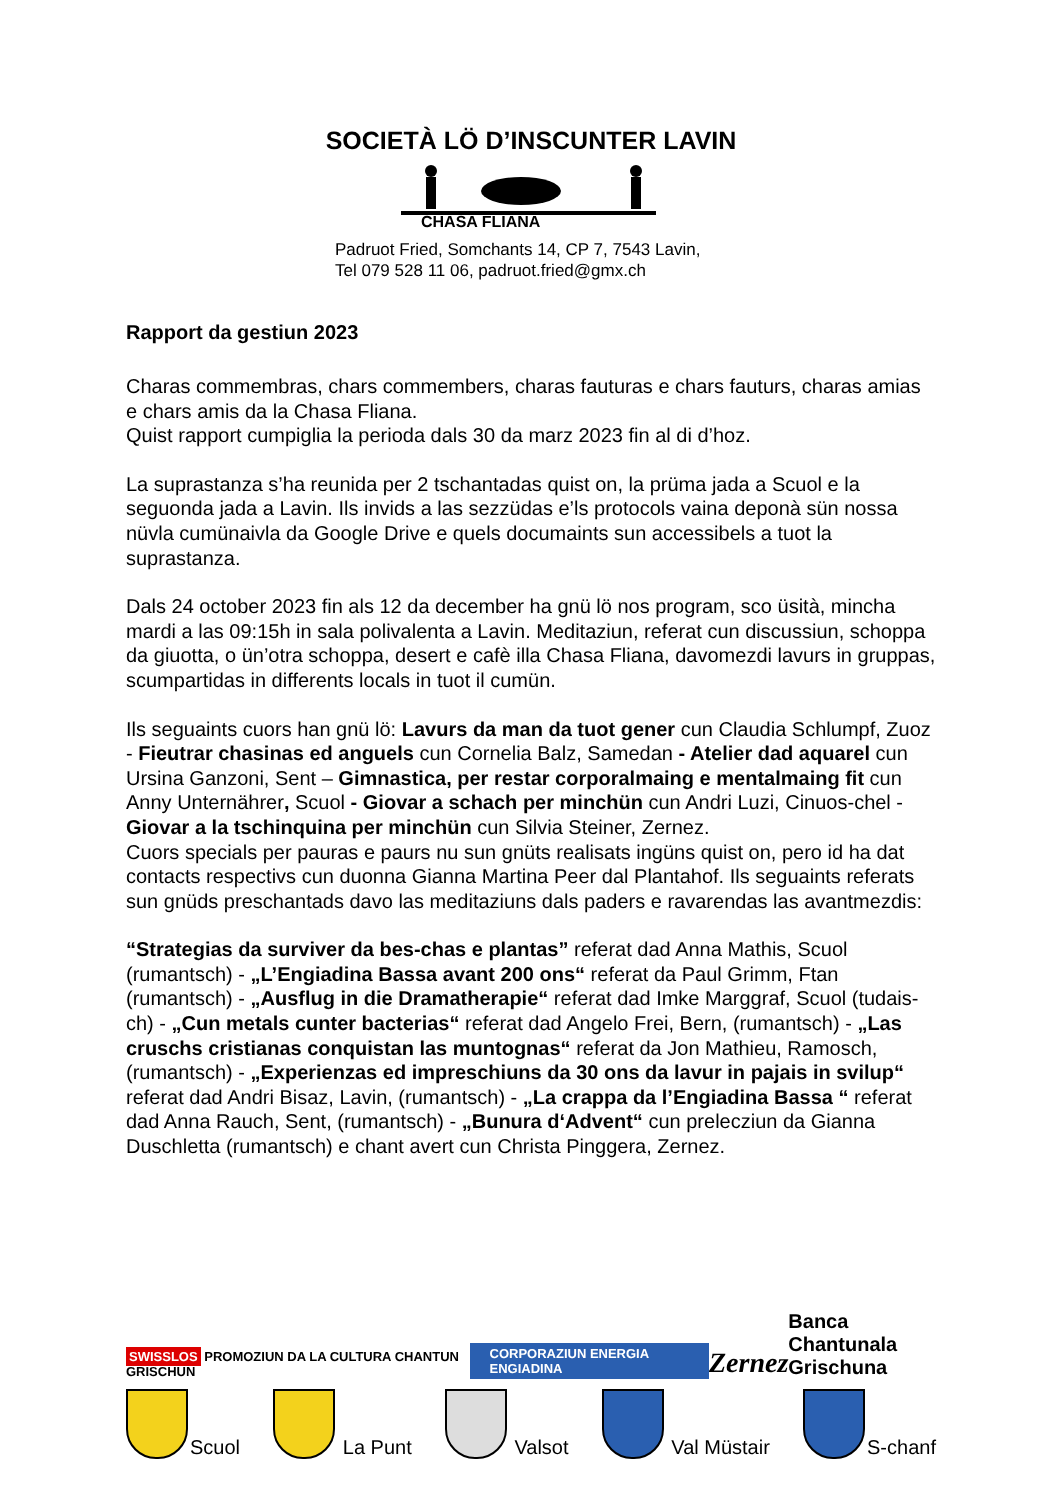SOCIETÀ LÖ D’INSCUNTER LAVIN
CHASA FLIANA
Padruot Fried, Somchants 14, CP 7, 7543 Lavin,
Tel 079 528 11 06, padruot.fried@gmx.ch
Rapport da gestiun 2023
Charas commembras, chars commembers, charas fauturas e chars fauturs, charas amias e chars amis da la Chasa Fliana.
Quist rapport cumpiglia la perioda dals 30 da marz 2023 fin al di d’hoz.
La suprastanza s’ha reunida per 2 tschantadas quist on, la prüma jada a Scuol e la seguonda jada a Lavin. Ils invids a las sezzüdas e’ls protocols vaina deponà sün nossa nüvla cumünaivla da Google Drive e quels documaints sun accessibels a tuot la suprastanza.
Dals 24 october 2023 fin als 12 da december ha gnü lö nos program, sco üsità, mincha mardi a las 09:15h in sala polivalenta a Lavin. Meditaziun, referat cun discussiun, schoppa da giuotta, o ün’otra schoppa, desert e cafè illa Chasa Fliana, davomezdi lavurs in gruppas, scumpartidas in differents locals in tuot il cumün.
Ils seguaints cuors han gnü lö: Lavurs da man da tuot gener cun Claudia Schlumpf, Zuoz - Fieutrar chasinas ed anguels cun Cornelia Balz, Samedan - Atelier dad aquarel cun Ursina Ganzoni, Sent – Gimnastica, per restar corporalmaing e mentalmaing fit cun Anny Unternährer, Scuol - Giovar a schach per minchün cun Andri Luzi, Cinuos-chel - Giovar a la tschinquina per minchün cun Silvia Steiner, Zernez.
Cuors specials per pauras e paurs nu sun gnüts realisats ingüns quist on, pero id ha dat contacts respectivs cun duonna Gianna Martina Peer dal Plantahof. Ils seguaints referats sun gnüds preschantads davo las meditaziuns dals paders e ravarendas las avantmezdis:
“Strategias da surviver da bes-chas e plantas” referat dad Anna Mathis, Scuol (rumantsch) - „L’Engiadina Bassa avant 200 ons“ referat da Paul Grimm, Ftan (rumantsch) - „Ausflug in die Dramatherapie“ referat dad Imke Marggraf, Scuol (tudais-ch) - „Cun metals cunter bacterias“ referat dad Angelo Frei, Bern, (rumantsch) - „Las cruschs cristianas conquistan las muntognas“ referat da Jon Mathieu, Ramosch, (rumantsch) - „Experienzas ed impreschiuns da 30 ons da lavur in pajais in svilup“ referat dad Andri Bisaz, Lavin, (rumantsch) - „La crappa da l’Engiadina Bassa “ referat dad Anna Rauch, Sent, (rumantsch) - „Bunura d‘Advent“ cun prelecziun da Gianna Duschletta (rumantsch) e chant avert cun Christa Pinggera, Zernez.
SWISSLOS PROMOZIUN DA LA CULTURA CHANTUN GRISCHUN CORPORAZIUN ENERGIA ENGIADINA Zernez Banca Chantunala
Grischuna
Scuol La Punt Valsot Val Müstair S-chanf